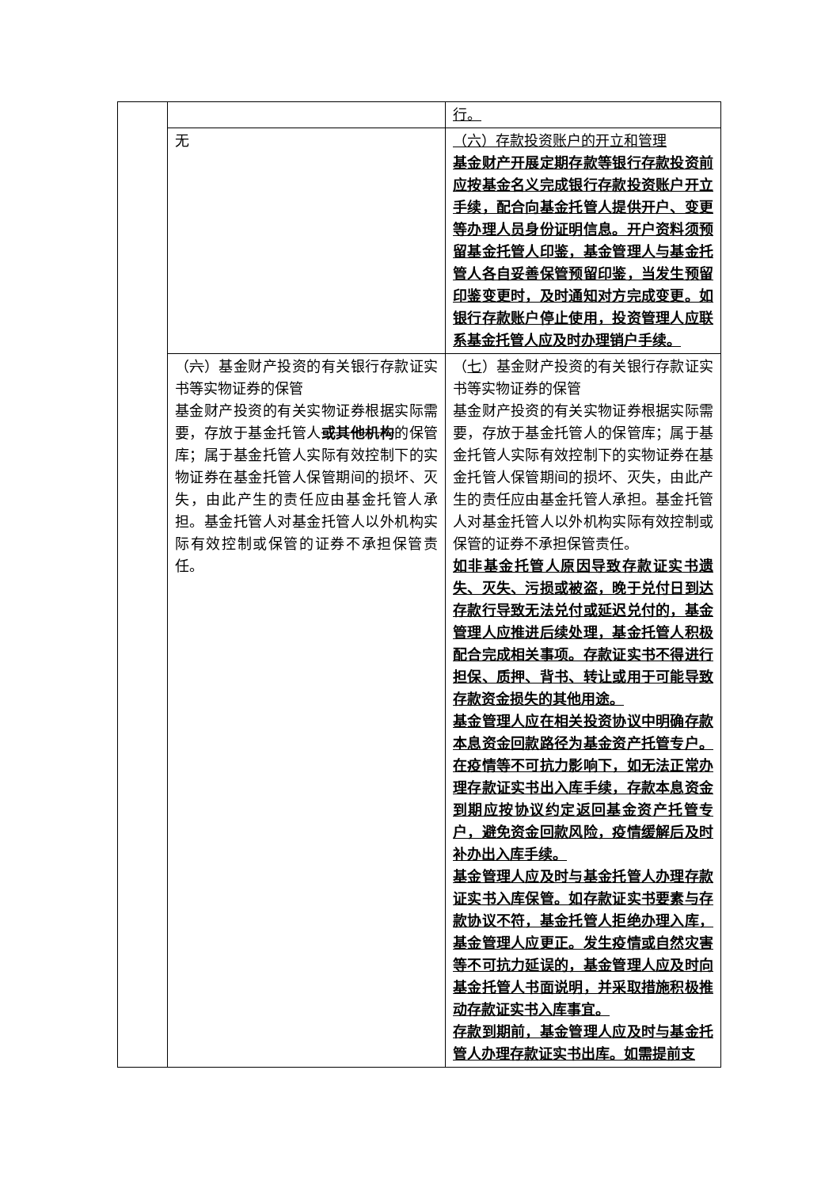| | | 行。 |
| | 无 | （六）存款投资账户的开立和管理 基金财产开展定期存款等银行存款投资前应按基金名义完成银行存款投资账户开立手续，配合向基金托管人提供开户、变更等办理人员身份证明信息。开户资料须预留基金托管人印鉴，基金管理人与基金托管人各自妥善保管预留印鉴，当发生预留印鉴变更时，及时通知对方完成变更。如银行存款账户停止使用，投资管理人应联系基金托管人应及时办理销户手续。 |
| | （ 六 ）基金财产投资的有关银行存款证实书等实物证券的保管 基金财产投资的有关实物证券根据实际需要，存放于基金托管人 或其他机构 的保管库；属于基金托管人实际有效控制下的实物证券在基金托管人保管期间的损坏、灭失，由此产生的责任应由基金托管人承担。基金托管人对基金托管人以外机构实际有效控制或保管的证券不承担保管责任。 | （ 七 ）基金财产投资的有关银行存款证实书等实物证券的保管 基金财产投资的有关实物证券根据实际需要，存放于基金托管人的保管库；属于基金托管人实际有效控制下的实物证券在基金托管人保管期间的损坏、灭失，由此产生的责任应由基金托管人承担。基金托管人对基金托管人以外机构实际有效控制或保管的证券不承担保管责任。 如非基金托管人原因导致存款证实书遗失、灭失、污损或被盗，晚于兑付日到达存款行导致无法兑付或延迟兑付的，基金管理人应推进后续处理，基金托管人积极配合完成相关事项。存款证实书不得进行担保、质押、背书、转让或用于可能导致存款资金损失的其他用途。 基金管理人应在相关投资协议中明确存款本息资金回款路径为基金资产托管专户。在疫情等不可抗力影响下，如无法正常办理存款证实书出入库手续，存款本息资金到期应按协议约定返回基金资产托管专户，避免资金回款风险，疫情缓解后及时补办出入库手续。 基金管理人应及时与基金托管人办理存款证实书入库保管。如存款证实书要素与存款协议不符，基金托管人拒绝办理入库，基金管理人应更正。发生疫情或自然灾害等不可抗力延误的，基金管理人应及时向基金托管人书面说明，并采取措施积极推动存款证实书入库事宜。 存款到期前，基金管理人应及时与基金托管人办理存款证实书出库。如需提前支 |